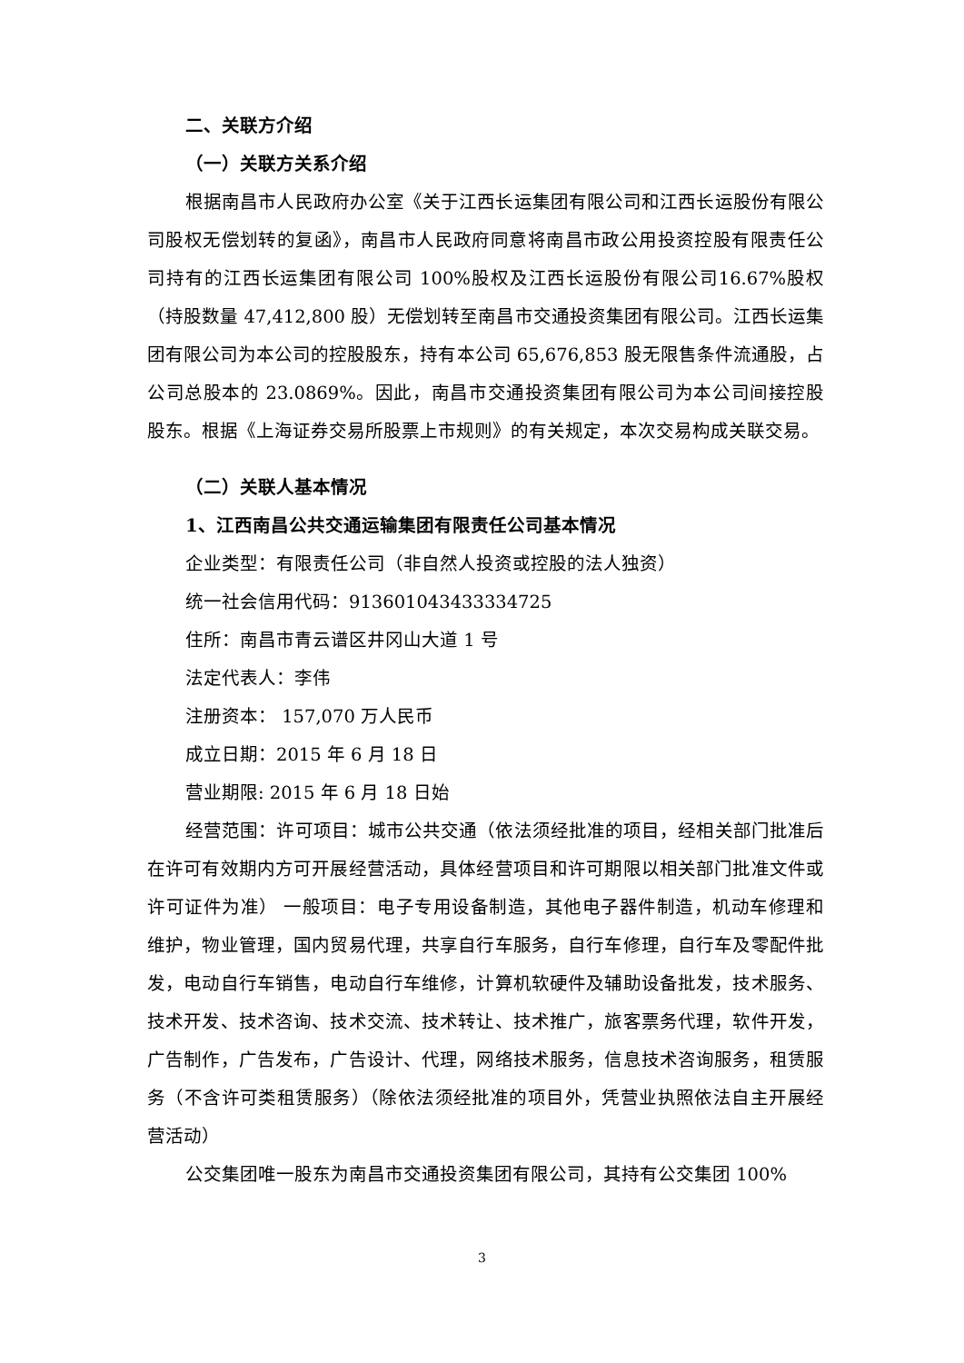二、关联方介绍
（一）关联方关系介绍
根据南昌市人民政府办公室《关于江西长运集团有限公司和江西长运股份有限公司股权无偿划转的复函》，南昌市人民政府同意将南昌市政公用投资控股有限责任公司持有的江西长运集团有限公司 100%股权及江西长运股份有限公司16.67%股权（持股数量 47,412,800 股）无偿划转至南昌市交通投资集团有限公司。江西长运集团有限公司为本公司的控股股东，持有本公司 65,676,853 股无限售条件流通股，占公司总股本的 23.0869%。因此，南昌市交通投资集团有限公司为本公司间接控股股东。根据《上海证券交易所股票上市规则》的有关规定，本次交易构成关联交易。
（二）关联人基本情况
1、江西南昌公共交通运输集团有限责任公司基本情况
企业类型：有限责任公司（非自然人投资或控股的法人独资）
统一社会信用代码：913601043433334725
住所：南昌市青云谱区井冈山大道 1 号
法定代表人：李伟
注册资本： 157,070 万人民币
成立日期：2015 年 6 月 18 日
营业期限: 2015 年 6 月 18 日始
经营范围：许可项目：城市公共交通（依法须经批准的项目，经相关部门批准后在许可有效期内方可开展经营活动，具体经营项目和许可期限以相关部门批准文件或许可证件为准） 一般项目：电子专用设备制造，其他电子器件制造，机动车修理和维护，物业管理，国内贸易代理，共享自行车服务，自行车修理，自行车及零配件批发，电动自行车销售，电动自行车维修，计算机软硬件及辅助设备批发，技术服务、技术开发、技术咨询、技术交流、技术转让、技术推广，旅客票务代理，软件开发，广告制作，广告发布，广告设计、代理，网络技术服务，信息技术咨询服务，租赁服务（不含许可类租赁服务）（除依法须经批准的项目外，凭营业执照依法自主开展经营活动）
公交集团唯一股东为南昌市交通投资集团有限公司，其持有公交集团 100%
3